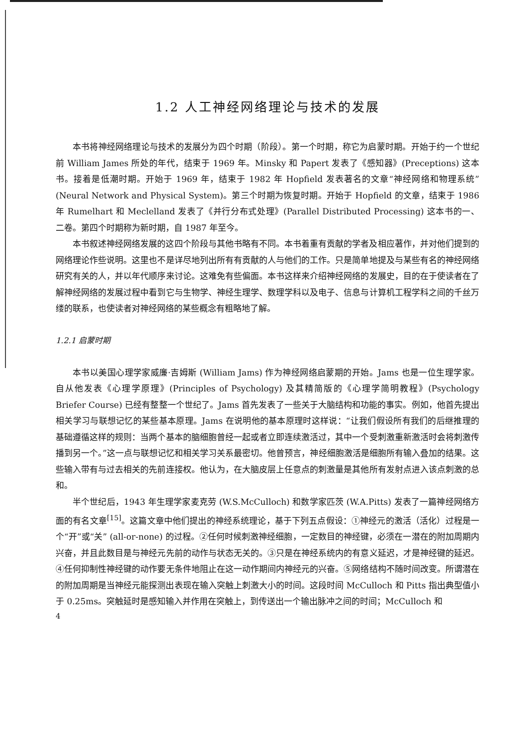1.2 人工神经网络理论与技术的发展
本书将神经网络理论与技术的发展分为四个时期（阶段）。第一个时期，称它为启蒙时期。开始于约一个世纪前 William James 所处的年代，结束于 1969 年。Minsky 和 Papert 发表了《感知器》(Preceptions) 这本书。接着是低潮时期。开始于 1969 年，结束于 1982 年 Hopfield 发表著名的文章“神经网络和物理系统”(Neural Network and Physical System)。第三个时期为恢复时期。开始于 Hopfield 的文章，结束于 1986 年 Rumelhart 和 Meclelland 发表了《并行分布式处理》(Parallel Distributed Processing) 这本书的一、二卷。第四个时期称为新时期，自 1987 年至今。
本书叙述神经网络发展的这四个阶段与其他书略有不同。本书着重有贡献的学者及相应著作，并对他们提到的网络理论作些说明。这里也不是详尽地列出所有有贡献的人与他们的工作。只是简单地提及与某些有名的神经网络研究有关的人，并以年代顺序来讨论。这难免有些偏面。本书这样来介绍神经网络的发展史，目的在于使读者在了解神经网络的发展过程中看到它与生物学、神经生理学、数理学科以及电子、信息与计算机工程学科之间的千丝万缕的联系，也使读者对神经网络的某些概念有粗略地了解。
1.2.1 启蒙时期
本书以美国心理学家威廉·吉姆斯 (William Jams) 作为神经网络启蒙期的开始。Jams 也是一位生理学家。自从他发表《心理学原理》(Principles of Psychology) 及其精简版的《心理学简明教程》(Psychology Briefer Course) 已经有整整一个世纪了。Jams 首先发表了一些关于大脑结构和功能的事实。例如，他首先提出相关学习与联想记忆的某些基本原理。Jams 在说明他的基本原理时这样说：“让我们假设所有我们的后继推理的基础遵循这样的规则：当两个基本的脑细胞曾经一起或者立即连续激活过，其中一个受刺激重新激活时会将刺激传播到另一个。”这一点与联想记忆和相关学习关系最密切。他曾预言，神经细胞激活是细胞所有输入叠加的结果。这些输入带有与过去相关的先前连接权。他认为，在大脑皮层上任意点的刺激量是其他所有发射点进入该点刺激的总和。
半个世纪后，1943 年生理学家麦克劳 (W.S.McCulloch) 和数学家匹茨 (W.A.Pitts) 发表了一篇神经网络方面的有名文章<sup>[15]</sup>。这篇文章中他们提出的神经系统理论，基于下列五点假设：①神经元的激活（活化）过程是一个“开”或“关” (all-or-none) 的过程。②任何时候刺激神经细胞，一定数目的神经键，必须在一潜在的附加周期内兴奋，并且此数目是与神经元先前的动作与状态无关的。③只是在神经系统内的有意义延迟，才是神经键的延迟。④任何抑制性神经键的动作要无条件地阻止在这一动作期间内神经元的兴奋。⑤网络结构不随时间改变。所谓潜在的附加周期是当神经元能探测出表现在输入突触上刺激大小的时间。这段时间 McCulloch 和 Pitts 指出典型值小于 0.25ms。突触延时是感知输入并作用在突触上，到传送出一个输出脉冲之间的时间；McCulloch 和
4